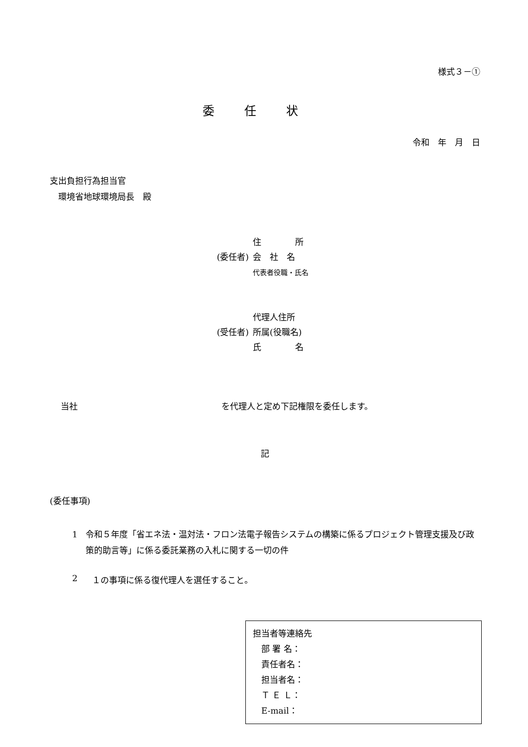様式３－①
委任状
令和　年　月　日
支出負担行為担当官
　環境省地球環境局長　殿
(委任者) 住　　　　所
会　社　名
代表者役職・氏名
(受任者) 代理人住所
所属(役職名)
氏　　　　名
当社　　　　　　　　　　　　　　　　　を代理人と定め下記権限を委任します。
記
(委任事項)
1 令和５年度「省エネ法・温対法・フロン法電子報告システムの構築に係るプロジェクト管理支援及び政策的助言等」に係る委託業務の入札に関する一切の件
2 １の事項に係る復代理人を選任すること。
担当者等連絡先
　部 署 名：
　責任者名：
　担当者名：
　Ｔ Ｅ Ｌ：
　E-mail：